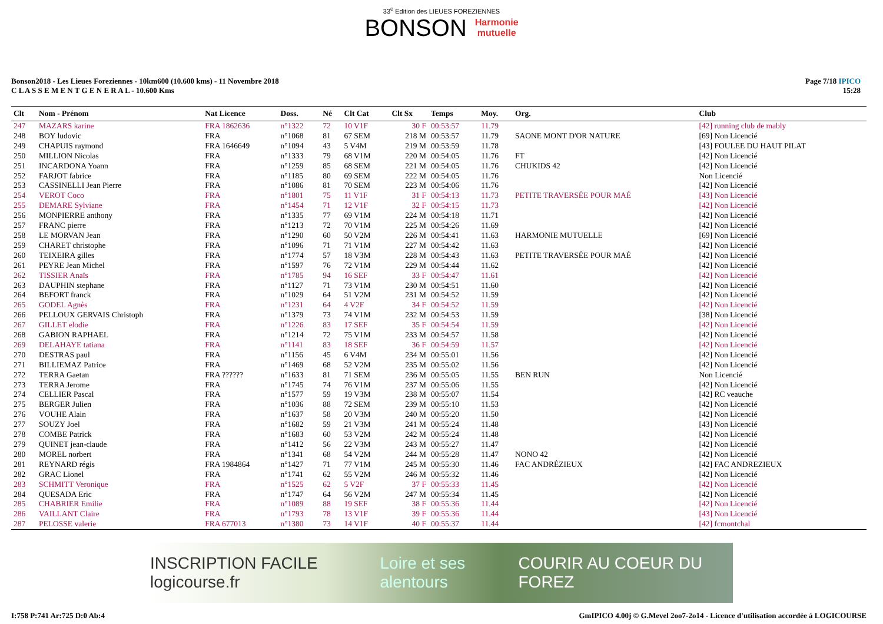33<sup>e</sup> Edition des LIEUES FOREZIENNES
BONSON
Harmonie
mutuelle
Bonson2018 - Les Lieues Foreziennes - 10km600 (10.600 kms) - 11 Novembre 2018
C L A S S E M E N T G E N E R A L - 10.600 Kms
Page 7/18 IPICO
15:28
| Clt | Nom - Prénom | Nat Licence | Doss. | Né | Clt Cat | Clt Sx | Temps | Moy. | Org. | Club |
| --- | --- | --- | --- | --- | --- | --- | --- | --- | --- | --- |
| 247 | MAZARS karine | FRA 1862636 | n°1322 | 72 | 10 V1F | 30 F | 00:53:57 | 11.79 | | [42] running club de mably |
| 248 | BOY ludovic | FRA | n°1068 | 81 | 67 SEM | 218 M | 00:53:57 | 11.79 | SAONE MONT D'OR NATURE | [69] Non Licencié |
| 249 | CHAPUIS raymond | FRA 1646649 | n°1094 | 43 | 5 V4M | 219 M | 00:53:59 | 11.78 | | [43] FOULEE DU HAUT PILAT |
| 250 | MILLION Nicolas | FRA | n°1333 | 79 | 68 V1M | 220 M | 00:54:05 | 11.76 | FT | [42] Non Licencié |
| 251 | INCARDONA Yoann | FRA | n°1259 | 85 | 68 SEM | 221 M | 00:54:05 | 11.76 | CHUKIDS 42 | [42] Non Licencié |
| 252 | FARJOT fabrice | FRA | n°1185 | 80 | 69 SEM | 222 M | 00:54:05 | 11.76 | | Non Licencié |
| 253 | CASSINELLI Jean Pierre | FRA | n°1086 | 81 | 70 SEM | 223 M | 00:54:06 | 11.76 | | [42] Non Licencié |
| 254 | VEROT Coco | FRA | n°1801 | 75 | 11 V1F | 31 F | 00:54:13 | 11.73 | PETITE TRAVERSÉE POUR MAÉ | [43] Non Licencié |
| 255 | DEMARE Sylviane | FRA | n°1454 | 71 | 12 V1F | 32 F | 00:54:15 | 11.73 | | [42] Non Licencié |
| 256 | MONPIERRE anthony | FRA | n°1335 | 77 | 69 V1M | 224 M | 00:54:18 | 11.71 | | [42] Non Licencié |
| 257 | FRANC pierre | FRA | n°1213 | 72 | 70 V1M | 225 M | 00:54:26 | 11.69 | | [42] Non Licencié |
| 258 | LE MORVAN Jean | FRA | n°1290 | 60 | 50 V2M | 226 M | 00:54:41 | 11.63 | HARMONIE MUTUELLE | [69] Non Licencié |
| 259 | CHARET christophe | FRA | n°1096 | 71 | 71 V1M | 227 M | 00:54:42 | 11.63 | | [42] Non Licencié |
| 260 | TEIXEIRA gilles | FRA | n°1774 | 57 | 18 V3M | 228 M | 00:54:43 | 11.63 | PETITE TRAVERSÉE POUR MAÉ | [42] Non Licencié |
| 261 | PEYRE Jean Michel | FRA | n°1597 | 76 | 72 V1M | 229 M | 00:54:44 | 11.62 | | [42] Non Licencié |
| 262 | TISSIER Anaïs | FRA | n°1785 | 94 | 16 SEF | 33 F | 00:54:47 | 11.61 | | [42] Non Licencié |
| 263 | DAUPHIN stephane | FRA | n°1127 | 71 | 73 V1M | 230 M | 00:54:51 | 11.60 | | [42] Non Licencié |
| 264 | BEFORT franck | FRA | n°1029 | 64 | 51 V2M | 231 M | 00:54:52 | 11.59 | | [42] Non Licencié |
| 265 | GODEL Agnès | FRA | n°1231 | 64 | 4 V2F | 34 F | 00:54:52 | 11.59 | | [42] Non Licencié |
| 266 | PELLOUX GERVAIS Christoph | FRA | n°1379 | 73 | 74 V1M | 232 M | 00:54:53 | 11.59 | | [38] Non Licencié |
| 267 | GILLET elodie | FRA | n°1226 | 83 | 17 SEF | 35 F | 00:54:54 | 11.59 | | [42] Non Licencié |
| 268 | GABION RAPHAEL | FRA | n°1214 | 72 | 75 V1M | 233 M | 00:54:57 | 11.58 | | [42] Non Licencié |
| 269 | DELAHAYE tatiana | FRA | n°1141 | 83 | 18 SEF | 36 F | 00:54:59 | 11.57 | | [42] Non Licencié |
| 270 | DESTRAS paul | FRA | n°1156 | 45 | 6 V4M | 234 M | 00:55:01 | 11.56 | | [42] Non Licencié |
| 271 | BILLIEMAZ Patrice | FRA | n°1469 | 68 | 52 V2M | 235 M | 00:55:02 | 11.56 | | [42] Non Licencié |
| 272 | TERRA Gaetan | FRA ?????? | n°1633 | 81 | 71 SEM | 236 M | 00:55:05 | 11.55 | BEN RUN | Non Licencié |
| 273 | TERRA Jerome | FRA | n°1745 | 74 | 76 V1M | 237 M | 00:55:06 | 11.55 | | [42] Non Licencié |
| 274 | CELLIER Pascal | FRA | n°1577 | 59 | 19 V3M | 238 M | 00:55:07 | 11.54 | | [42] RC veauche |
| 275 | BERGER Julien | FRA | n°1036 | 88 | 72 SEM | 239 M | 00:55:10 | 11.53 | | [42] Non Licencié |
| 276 | VOUHE Alain | FRA | n°1637 | 58 | 20 V3M | 240 M | 00:55:20 | 11.50 | | [42] Non Licencié |
| 277 | SOUZY Joel | FRA | n°1682 | 59 | 21 V3M | 241 M | 00:55:24 | 11.48 | | [43] Non Licencié |
| 278 | COMBE Patrick | FRA | n°1683 | 60 | 53 V2M | 242 M | 00:55:24 | 11.48 | | [42] Non Licencié |
| 279 | QUINET jean-claude | FRA | n°1412 | 56 | 22 V3M | 243 M | 00:55:27 | 11.47 | | [42] Non Licencié |
| 280 | MOREL norbert | FRA | n°1341 | 68 | 54 V2M | 244 M | 00:55:28 | 11.47 | NONO 42 | [42] Non Licencié |
| 281 | REYNARD régis | FRA 1984864 | n°1427 | 71 | 77 V1M | 245 M | 00:55:30 | 11.46 | FAC ANDRÉZIEUX | [42] FAC ANDREZIEUX |
| 282 | GRAC Lionel | FRA | n°1741 | 62 | 55 V2M | 246 M | 00:55:32 | 11.46 | | [42] Non Licencié |
| 283 | SCHMITT Veronique | FRA | n°1525 | 62 | 5 V2F | 37 F | 00:55:33 | 11.45 | | [42] Non Licencié |
| 284 | QUESADA Eric | FRA | n°1747 | 64 | 56 V2M | 247 M | 00:55:34 | 11.45 | | [42] Non Licencié |
| 285 | CHABRIER Emilie | FRA | n°1089 | 88 | 19 SEF | 38 F | 00:55:36 | 11.44 | | [42] Non Licencié |
| 286 | VAILLANT Claire | FRA | n°1793 | 78 | 13 V1F | 39 F | 00:55:36 | 11.44 | | [43] Non Licencié |
| 287 | PELOSSE valerie | FRA 677013 | n°1380 | 73 | 14 V1F | 40 F | 00:55:37 | 11.44 | | [42] fcmontchal |
INSCRIPTION FACILE logicourse.fr Loire et ses alentours COURIR AU COEUR DU FOREZ
I:758 P:741 Ar:725 D:0 Ab:4 GmIPICO 4.00j © G.Mevel 2oo7-2o14 - Licence d'utilisation accordée à LOGICOURSE